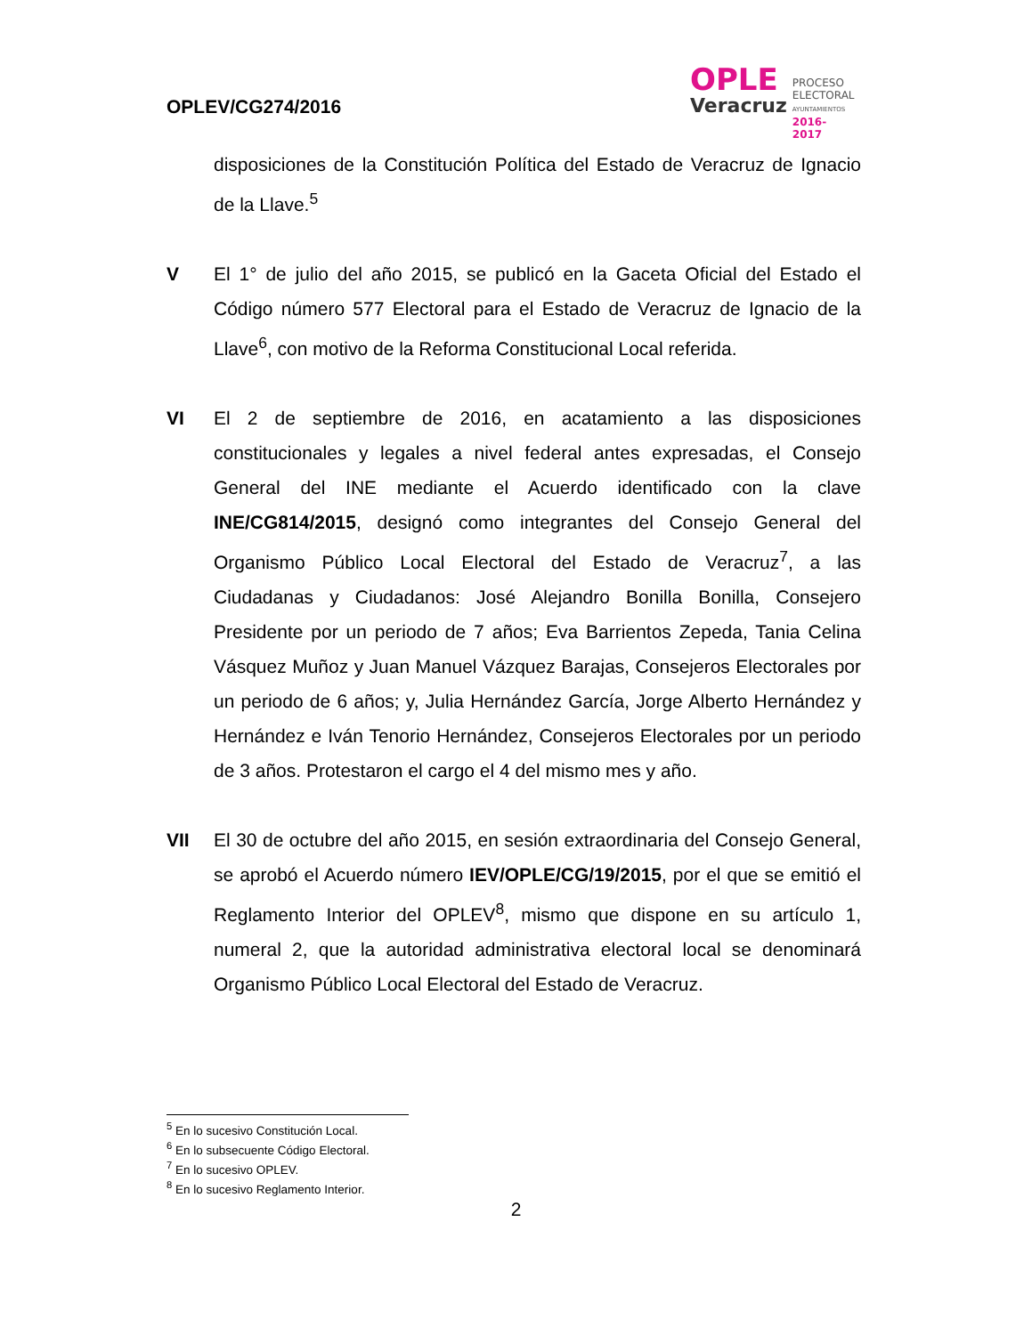OPLEV/CG274/2016
OPLE
Veracruz
PROCESO
ELECTORAL
AYUNTAMIENTOS
2016-2017
disposiciones de la Constitución Política del Estado de Veracruz de Ignacio de la Llave.<sup>5</sup>
V El 1° de julio del año 2015, se publicó en la Gaceta Oficial del Estado el Código número 577 Electoral para el Estado de Veracruz de Ignacio de la Llave<sup>6</sup>, con motivo de la Reforma Constitucional Local referida.
VI El 2 de septiembre de 2016, en acatamiento a las disposiciones constitucionales y legales a nivel federal antes expresadas, el Consejo General del INE mediante el Acuerdo identificado con la clave INE/CG814/2015, designó como integrantes del Consejo General del Organismo Público Local Electoral del Estado de Veracruz<sup>7</sup>, a las Ciudadanas y Ciudadanos: José Alejandro Bonilla Bonilla, Consejero Presidente por un periodo de 7 años; Eva Barrientos Zepeda, Tania Celina Vásquez Muñoz y Juan Manuel Vázquez Barajas, Consejeros Electorales por un periodo de 6 años; y, Julia Hernández García, Jorge Alberto Hernández y Hernández e Iván Tenorio Hernández, Consejeros Electorales por un periodo de 3 años. Protestaron el cargo el 4 del mismo mes y año.
VII El 30 de octubre del año 2015, en sesión extraordinaria del Consejo General, se aprobó el Acuerdo número IEV/OPLE/CG/19/2015, por el que se emitió el Reglamento Interior del OPLEV<sup>8</sup>, mismo que dispone en su artículo 1, numeral 2, que la autoridad administrativa electoral local se denominará Organismo Público Local Electoral del Estado de Veracruz.
<sup>5</sup> En lo sucesivo Constitución Local.
<sup>6</sup> En lo subsecuente Código Electoral.
<sup>7</sup> En lo sucesivo OPLEV.
<sup>8</sup> En lo sucesivo Reglamento Interior.
2